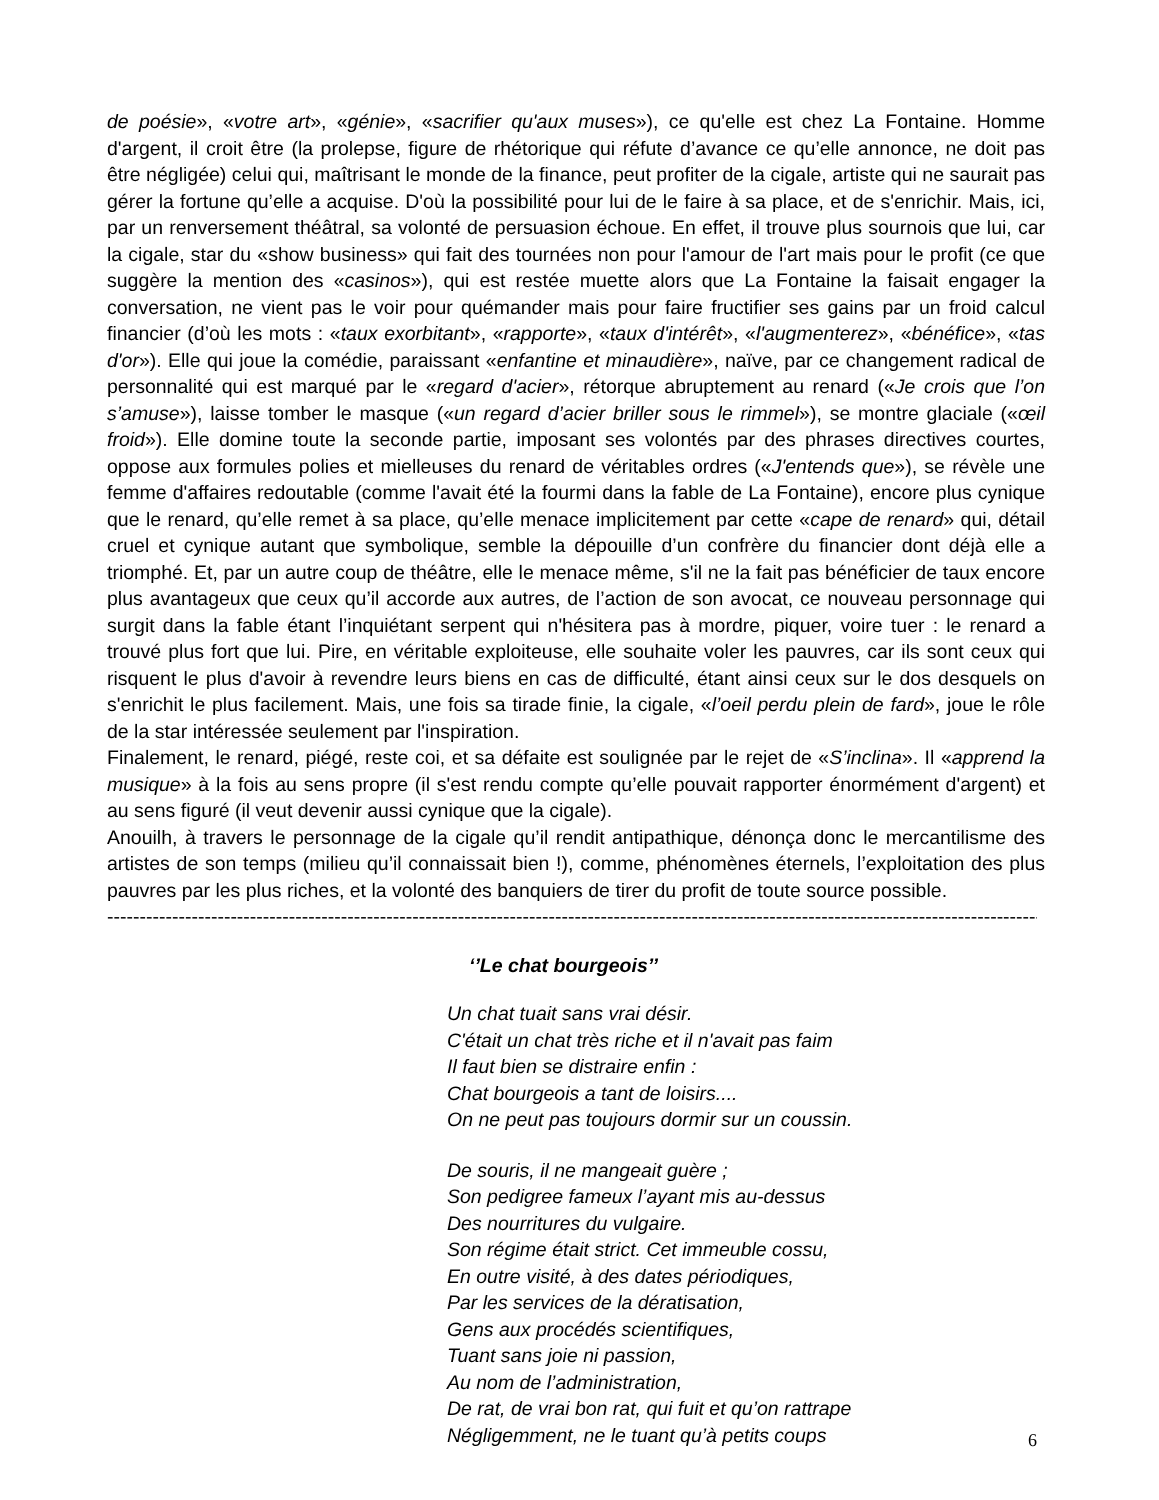de poésie», «votre art», «génie», «sacrifier qu'aux muses»), ce qu'elle est chez La Fontaine. Homme d'argent, il croit être (la prolepse, figure de rhétorique qui réfute d’avance ce qu’elle annonce, ne doit pas être négligée) celui qui, maîtrisant le monde de la finance, peut profiter de la cigale, artiste qui ne saurait pas gérer la fortune qu’elle a acquise. D'où la possibilité pour lui de le faire à sa place, et de s'enrichir. Mais, ici, par un renversement théâtral, sa volonté de persuasion échoue. En effet, il trouve plus sournois que lui, car la cigale, star du «show business» qui fait des tournées non pour l'amour de l'art mais pour le profit (ce que suggère la mention des «casinos»), qui est restée muette alors que La Fontaine la faisait engager la conversation, ne vient pas le voir pour quémander mais pour faire fructifier ses gains par un froid calcul financier (d’où les mots : «taux exorbitant», «rapporte», «taux d'intérêt», «l'augmenterez», «bénéfice», «tas d'or»). Elle qui joue la comédie, paraissant «enfantine et minaudière», naïve, par ce changement radical de personnalité qui est marqué par le «regard d'acier», rétorque abruptement au renard («Je crois que l’on s’amuse»), laisse tomber le masque («un regard d’acier briller sous le rimmel»), se montre glaciale («œil froid»). Elle domine toute la seconde partie, imposant ses volontés par des phrases directives courtes, oppose aux formules polies et mielleuses du renard de véritables ordres («J'entends que»), se révèle une femme d'affaires redoutable (comme l'avait été la fourmi dans la fable de La Fontaine), encore plus cynique que le renard, qu’elle remet à sa place, qu’elle menace implicitement par cette «cape de renard» qui, détail cruel et cynique autant que symbolique, semble la dépouille d’un confrère du financier dont déjà elle a triomphé. Et, par un autre coup de théâtre, elle le menace même, s'il ne la fait pas bénéficier de taux encore plus avantageux que ceux qu’il accorde aux autres, de l’action de son avocat, ce nouveau personnage qui surgit dans la fable étant l’inquiétant serpent qui n'hésitera pas à mordre, piquer, voire tuer : le renard a trouvé plus fort que lui. Pire, en véritable exploiteuse, elle souhaite voler les pauvres, car ils sont ceux qui risquent le plus d'avoir à revendre leurs biens en cas de difficulté, étant ainsi ceux sur le dos desquels on s'enrichit le plus facilement. Mais, une fois sa tirade finie, la cigale, «l’oeil perdu plein de fard», joue le rôle de la star intéressée seulement par l'inspiration.
Finalement, le renard, piégé, reste coi, et sa défaite est soulignée par le rejet de «S’inclina». Il «apprend la musique» à la fois au sens propre (il s'est rendu compte qu’elle pouvait rapporter énormément d'argent) et au sens figuré (il veut devenir aussi cynique que la cigale).
Anouilh, à travers le personnage de la cigale qu’il rendit antipathique, dénonça donc le mercantilisme des artistes de son temps (milieu qu’il connaissait bien !), comme, phénomènes éternels, l’exploitation des plus pauvres par les plus riches, et la volonté des banquiers de tirer du profit de toute source possible.
--------------------------------------------------------------------------------------------------------------------------------------------------------
‘’Le chat bourgeois’’
Un chat tuait sans vrai désir.
C'était un chat très riche et il n'avait pas faim
Il faut bien se distraire enfin :
Chat bourgeois a tant de loisirs....
On ne peut pas toujours dormir sur un coussin.
De souris, il ne mangeait guère ;
Son pedigree fameux l’ayant mis au-dessus
Des nourritures du vulgaire.
Son régime était strict. Cet immeuble cossu,
En outre visité, à des dates périodiques,
Par les services de la dératisation,
Gens aux procédés scientifiques,
Tuant sans joie ni passion,
Au nom de l’administration,
De rat, de vrai bon rat, qui fuit et qu’on rattrape
Négligemment, ne le tuant qu’à petits coups
6